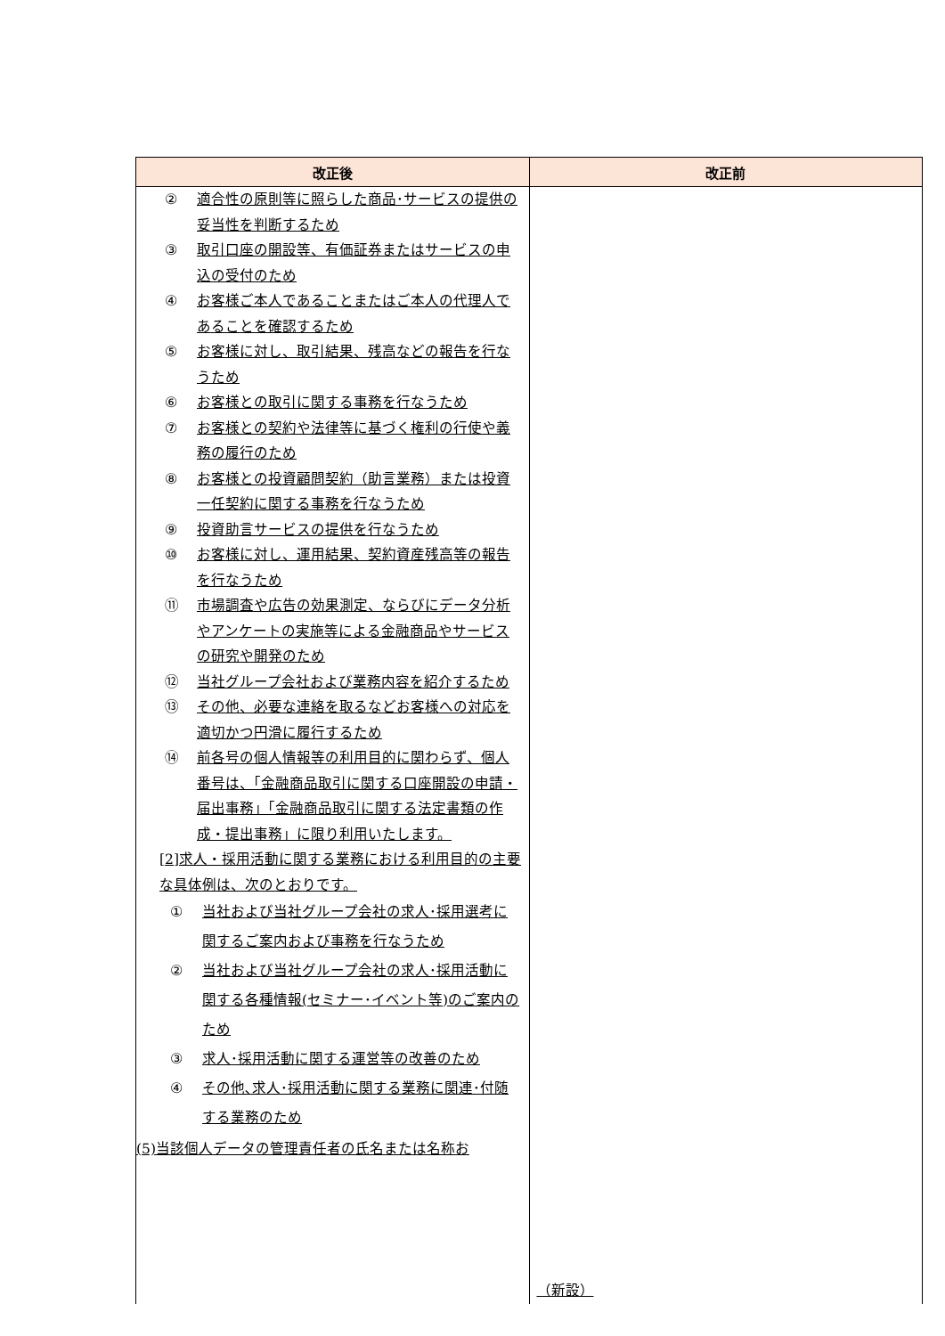| 改正後 | 改正前 |
| --- | --- |
| ② 適合性の原則等に照らした商品･サービスの提供の妥当性を判断するため ③ 取引口座の開設等、有価証券またはサービスの申込の受付のため ④ お客様ご本人であることまたはご本人の代理人であることを確認するため ⑤ お客様に対し、取引結果、残高などの報告を行なうため ⑥ お客様との取引に関する事務を行なうため ⑦ お客様との契約や法律等に基づく権利の行使や義務の履行のため ⑧ お客様との投資顧問契約（助言業務）または投資一任契約に関する事務を行なうため ⑨ 投資助言サービスの提供を行なうため ⑩ お客様に対し、運用結果、契約資産残高等の報告を行なうため ⑪ 市場調査や広告の効果測定、ならびにデータ分析やアンケートの実施等による金融商品やサービスの研究や開発のため ⑫ 当社グループ会社および業務内容を紹介するため ⑬ その他、必要な連絡を取るなどお客様への対応を適切かつ円滑に履行するため ⑭ 前各号の個人情報等の利用目的に関わらず、個人番号は、「金融商品取引に関する口座開設の申請・届出事務」「金融商品取引に関する法定書類の作成・提出事務」に限り利用いたします。 [2]求人・採用活動に関する業務における利用目的の主要な具体例は、次のとおりです。 ① 当社および当社グループ会社の求人･採用選考に関するご案内および事務を行なうため ② 当社および当社グループ会社の求人･採用活動に関する各種情報(セミナー･イベント等)のご案内のため ③ 求人･採用活動に関する運営等の改善のため ④ その他､求人･採用活動に関する業務に関連･付随する業務のため (5)当該個人データの管理責任者の氏名または名称お | （新設） |